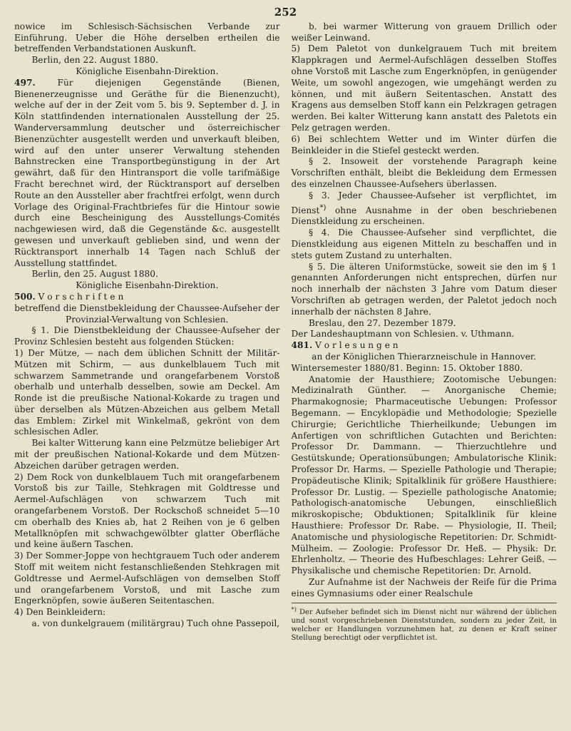252
nowice im Schlesisch-Sächsischen Verbande zur Einführung. Ueber die Höhe derselben ertheilen die betreffenden Verbandstationen Auskunft.
Berlin, den 22. August 1880.
Königliche Eisenbahn-Direktion.
497. Für diejenigen Gegenstände (Bienen, Bienenerzeugnisse und Geräthe für die Bienenzucht), welche auf der in der Zeit vom 5. bis 9. September d. J. in Köln stattfindenden internationalen Ausstellung der 25. Wanderversammlung deutscher und österreichischer Bienenzüchter ausgestellt werden und unverkauft bleiben, wird auf den unter unserer Verwaltung stehenden Bahnstrecken eine Transportbegünstigung in der Art gewährt, daß für den Hintransport die volle tarifmäßige Fracht berechnet wird, der Rücktransport auf derselben Route an den Aussteller aber frachtfrei erfolgt, wenn durch Vorlage des Original-Frachtbriefes für die Hintour sowie durch eine Bescheinigung des Ausstellungs-Comités nachgewiesen wird, daß die Gegenstände &c. ausgestellt gewesen und unverkauft geblieben sind, und wenn der Rücktransport innerhalb 14 Tagen nach Schluß der Ausstellung stattfindet.
Berlin, den 25. August 1880.
Königliche Eisenbahn-Direktion.
500. V o r s c h r i f t e n
betreffend die Dienstbekleidung der Chaussee-Aufseher der Provinzial-Verwaltung von Schlesien.
§ 1. Die Dienstbekleidung der Chaussee-Aufseher der Provinz Schlesien besteht aus folgenden Stücken:
1) Der Mütze, — nach dem üblichen Schnitt der Militär-Mützen mit Schirm, — aus dunkelblauem Tuch mit schwarzem Sammetrande und orangefarbenem Vorstoß oberhalb und unterhalb desselben, sowie am Deckel. Am Ronde ist die preußische National-Kokarde zu tragen und über derselben als Mützen-Abzeichen aus gelbem Metall das Emblem: Zirkel mit Winkelmaß, gekrönt von dem schlesischen Adler.
Bei kalter Witterung kann eine Pelzmütze beliebiger Art mit der preußischen National-Kokarde und dem Mützen-Abzeichen darüber getragen werden.
2) Dem Rock von dunkelblauem Tuch mit orangefarbenem Vorstoß bis zur Taille, Stehkragen mit Goldtresse und Aermel-Aufschlägen von schwarzem Tuch mit orangefarbenem Vorstoß. Der Rockschoß schneidet 5—10 cm oberhalb des Knies ab, hat 2 Reihen von je 6 gelben Metallknöpfen mit schwachgewölbter glatter Oberfläche und keine äußern Taschen.
3) Der Sommer-Joppe von hechtgrauem Tuch oder anderem Stoff mit weitem nicht festanschließenden Stehkragen mit Goldtresse und Aermel-Aufschlägen von demselben Stoff und orangefarbenem Vorstoß, und mit Lasche zum Engerknöpfen, sowie äußeren Seitentaschen.
4) Den Beinkleidern:
a. von dunkelgrauem (militärgrau) Tuch ohne Passepoil,
b. bei warmer Witterung von grauem Drillich oder weißer Leinwand.
5) Dem Paletot von dunkelgrauem Tuch mit breitem Klappkragen und Aermel-Aufschlägen desselben Stoffes ohne Vorstoß mit Lasche zum Engerknöpfen, in genügender Weite, um sowohl angezogen, wie umgehängt werden zu können, und mit äußern Seitentaschen. Anstatt des Kragens aus demselben Stoff kann ein Pelzkragen getragen werden. Bei kalter Witterung kann anstatt des Paletots ein Pelz getragen werden.
6) Bei schlechtem Wetter und im Winter dürfen die Beinkleider in die Stiefel gesteckt werden.
§ 2. Insoweit der vorstehende Paragraph keine Vorschriften enthält, bleibt die Bekleidung dem Ermessen des einzelnen Chaussee-Aufsehers überlassen.
§ 3. Jeder Chaussee-Aufseher ist verpflichtet, im Dienst<sup>*)</sup> ohne Ausnahme in der oben beschriebenen Dienstkleidung zu erscheinen.
§ 4. Die Chaussee-Aufseher sind verpflichtet, die Dienstkleidung aus eigenen Mitteln zu beschaffen und in stets gutem Zustand zu unterhalten.
§ 5. Die älteren Uniformstücke, soweit sie den im § 1 genannten Anforderungen nicht entsprechen, dürfen nur noch innerhalb der nächsten 3 Jahre vom Datum dieser Vorschriften ab getragen werden, der Paletot jedoch noch innerhalb der nächsten 8 Jahre.
Breslau, den 27. Dezember 1879.
Der Landeshauptmann von Schlesien. v. Uthmann.
481. V o r l e s u n g e n
an der Königlichen Thierarzneischule in Hannover.
Wintersemester 1880/81. Beginn: 15. Oktober 1880.
Anatomie der Hausthiere; Zootomische Uebungen: Medizinalrath Günther. — Anorganische Chemie; Pharmakognosie; Pharmaceutische Uebungen: Professor Begemann. — Encyklopädie und Methodologie; Spezielle Chirurgie; Gerichtliche Thierheilkunde; Uebungen im Anfertigen von schriftlichen Gutachten und Berichten: Professor Dr. Dammann. — Thierzuchtlehre und Gestütskunde; Operationsübungen; Ambulatorische Klinik: Professor Dr. Harms. — Spezielle Pathologie und Therapie; Propädeutische Klinik; Spitalklinik für größere Hausthiere: Professor Dr. Lustig. — Spezielle pathologische Anatomie; Pathologisch-anatomische Uebungen, einschließlich mikroskopische; Obduktionen; Spitalklinik für kleine Hausthiere: Professor Dr. Rabe. — Physiologie, II. Theil; Anatomische und physiologische Repetitorien: Dr. Schmidt-Mülheim. — Zoologie: Professor Dr. Heß. — Physik: Dr. Ehrlenholtz. — Theorie des Hufbeschlages: Lehrer Geiß. — Physikalische und chemische Repetitorien: Dr. Arnold.
Zur Aufnahme ist der Nachweis der Reife für die Prima eines Gymnasiums oder einer Realschule
<sup>*)</sup> Der Aufseher befindet sich im Dienst nicht nur während der üblichen und sonst vorgeschriebenen Dienststunden, sondern zu jeder Zeit, in welcher er Handlungen vorzunehmen hat, zu denen er Kraft seiner Stellung berechtigt oder verpflichtet ist.